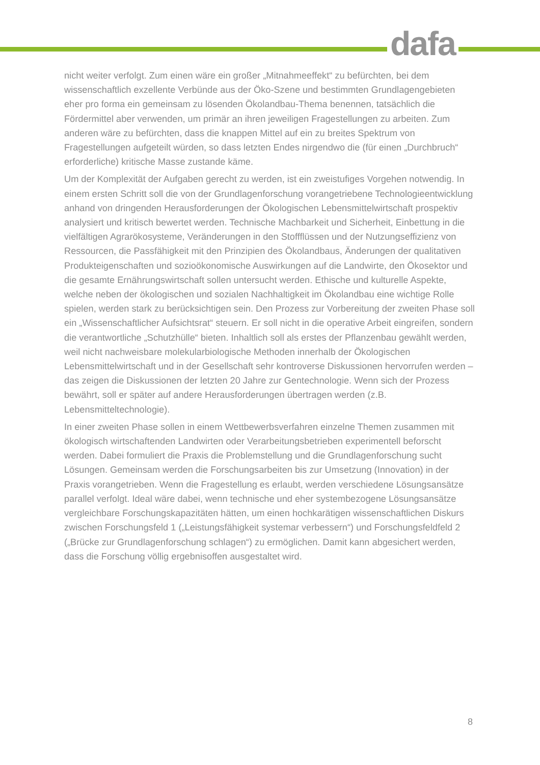dafa
nicht weiter verfolgt. Zum einen wäre ein großer „Mitnahmeeffekt“ zu befürchten, bei dem wissenschaftlich exzellente Verbünde aus der Öko-Szene und bestimmten Grundlagengebieten eher pro forma ein gemeinsam zu lösenden Ökolandbau-Thema benennen, tatsächlich die Fördermittel aber verwenden, um primär an ihren jeweiligen Fragestellungen zu arbeiten. Zum anderen wäre zu befürchten, dass die knappen Mittel auf ein zu breites Spektrum von Fragestellungen aufgeteilt würden, so dass letzten Endes nirgendwo die (für einen „Durchbruch“ erforderliche) kritische Masse zustande käme.
Um der Komplexität der Aufgaben gerecht zu werden, ist ein zweistufiges Vorgehen notwendig. In einem ersten Schritt soll die von der Grundlagenforschung vorangetriebene Technologieentwicklung anhand von dringenden Herausforderungen der Ökologischen Lebensmittelwirtschaft prospektiv analysiert und kritisch bewertet werden. Technische Machbarkeit und Sicherheit, Einbettung in die vielfältigen Agrarökosysteme, Veränderungen in den Stoffflüssen und der Nutzungseffizienz von Ressourcen, die Passfähigkeit mit den Prinzipien des Ökolandbaus, Änderungen der qualitativen Produkteigenschaften und sozioökonomische Auswirkungen auf die Landwirte, den Ökosektor und die gesamte Ernährungswirtschaft sollen untersucht werden. Ethische und kulturelle Aspekte, welche neben der ökologischen und sozialen Nachhaltigkeit im Ökolandbau eine wichtige Rolle spielen, werden stark zu berücksichtigen sein. Den Prozess zur Vorbereitung der zweiten Phase soll ein „Wissenschaftlicher Aufsichtsrat“ steuern. Er soll nicht in die operative Arbeit eingreifen, sondern die verantwortliche „Schutzhülle“ bieten. Inhaltlich soll als erstes der Pflanzenbau gewählt werden, weil nicht nachweisbare molekularbiologische Methoden innerhalb der Ökologischen Lebensmittelwirtschaft und in der Gesellschaft sehr kontroverse Diskussionen hervorrufen werden – das zeigen die Diskussionen der letzten 20 Jahre zur Gentechnologie. Wenn sich der Prozess bewährt, soll er später auf andere Herausforderungen übertragen werden (z.B. Lebensmitteltechnologie).
In einer zweiten Phase sollen in einem Wettbewerbsverfahren einzelne Themen zusammen mit ökologisch wirtschaftenden Landwirten oder Verarbeitungsbetrieben experimentell beforscht werden. Dabei formuliert die Praxis die Problemstellung und die Grundlagenforschung sucht Lösungen. Gemeinsam werden die Forschungsarbeiten bis zur Umsetzung (Innovation) in der Praxis vorangetrieben. Wenn die Fragestellung es erlaubt, werden verschiedene Lösungsansätze parallel verfolgt. Ideal wäre dabei, wenn technische und eher systembezogene Lösungsansätze vergleichbare Forschungskapazitäten hätten, um einen hochkarätigen wissenschaftlichen Diskurs zwischen Forschungsfeld 1 („Leistungsfähigkeit systemar verbessern“) und Forschungsfeldfeld 2 („Brücke zur Grundlagenforschung schlagen“) zu ermöglichen. Damit kann abgesichert werden, dass die Forschung völlig ergebnisoffen ausgestaltet wird.
8